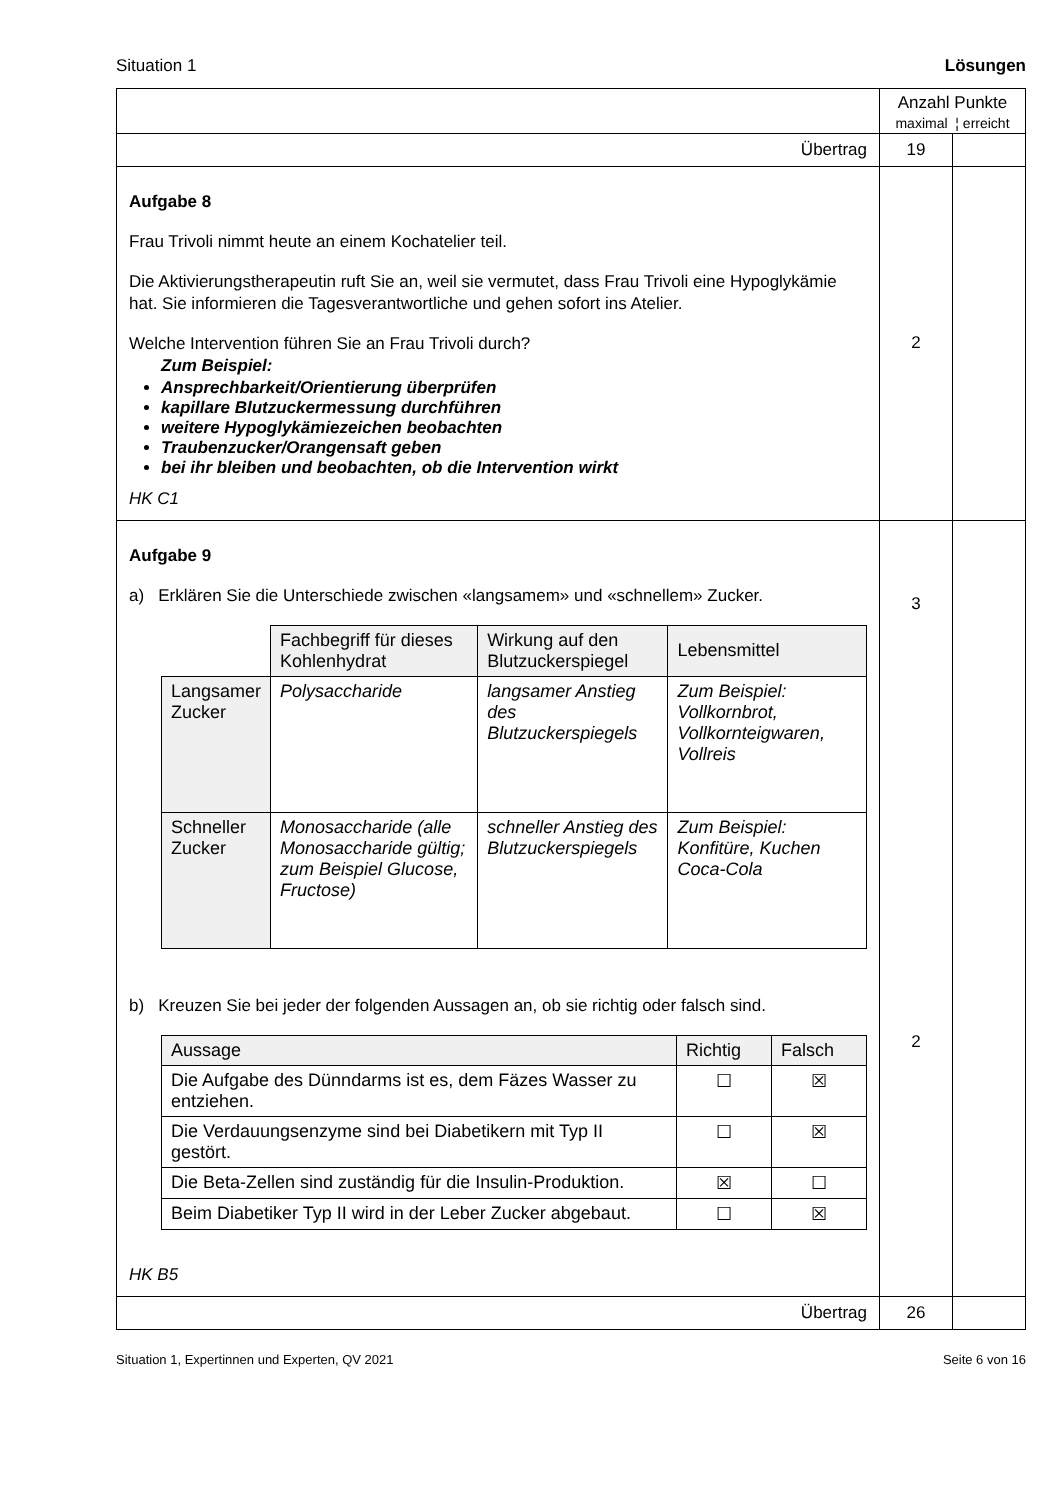Situation 1 Lösungen
| | Anzahl Punkte maximal ¦ erreicht | |
| Übertrag | 19 | |
| Aufgabe 8 Frau Trivoli nimmt heute an einem Kochatelier teil. Die Aktivierungstherapeutin ruft Sie an, weil sie vermutet, dass Frau Trivoli eine Hypoglykämie hat. Sie informieren die Tagesverantwortliche und gehen sofort ins Atelier. Welche Intervention führen Sie an Frau Trivoli durch? Zum Beispiel: Ansprechbarkeit/Orientierung überprüfen kapillare Blutzuckermessung durchführen weitere Hypoglykämiezeichen beobachten Traubenzucker/Orangensaft geben bei ihr bleiben und beobachten, ob die Intervention wirkt HK C1 | 2 | |
| Aufgabe 9 a) Erklären Sie die Unterschiede zwischen «langsamem» und «schnellem» Zucker. / / Fachbegriff für dieses Kohlenhydrat / Wirkung auf den Blutzuckerspiegel / Lebensmittel / / --- / --- / --- / --- / / Langsamer Zucker / Polysaccharide / langsamer Anstieg des Blutzuckerspiegels / Zum Beispiel: Vollkornbrot, Vollkornteigwaren, Vollreis / / Schneller Zucker / Monosaccharide (alle Monosaccharide gültig; zum Beispiel Glucose, Fructose) / schneller Anstieg des Blutzuckerspiegels / Zum Beispiel: Konfitüre, Kuchen Coca-Cola / b) Kreuzen Sie bei jeder der folgenden Aussagen an, ob sie richtig oder falsch sind. / Aussage / Richtig / Falsch / / --- / --- / --- / / Die Aufgabe des Dünndarms ist es, dem Fäzes Wasser zu entziehen. / ☐ / ☒ / / Die Verdauungsenzyme sind bei Diabetikern mit Typ II gestört. / ☐ / ☒ / / Die Beta-Zellen sind zuständig für die Insulin-Produktion. / ☒ / ☐ / / Beim Diabetiker Typ II wird in der Leber Zucker abgebaut. / ☐ / ☒ / HK B5 | 3 2 | |
| Übertrag | 26 | |
Situation 1, Expertinnen und Experten, QV 2021 Seite 6 von 16